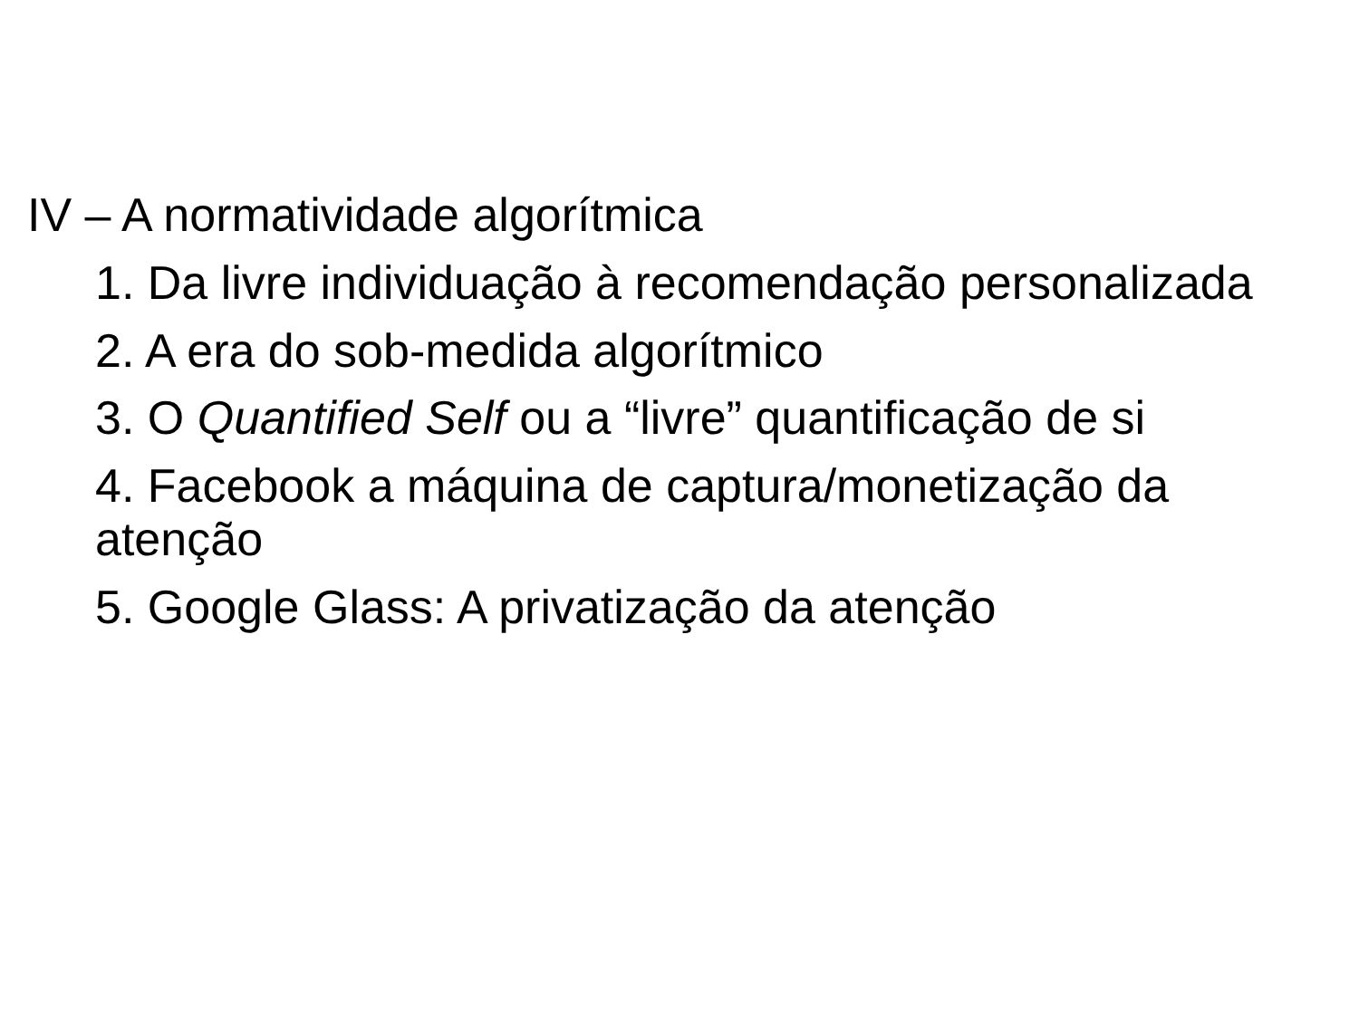IV – A normatividade algorítmica
1. Da livre individuação à recomendação personalizada
2. A era do sob-medida algorítmico
3. O Quantified Self ou a “livre” quantificação de si
4. Facebook a máquina de captura/monetização da atenção
5. Google Glass: A privatização da atenção